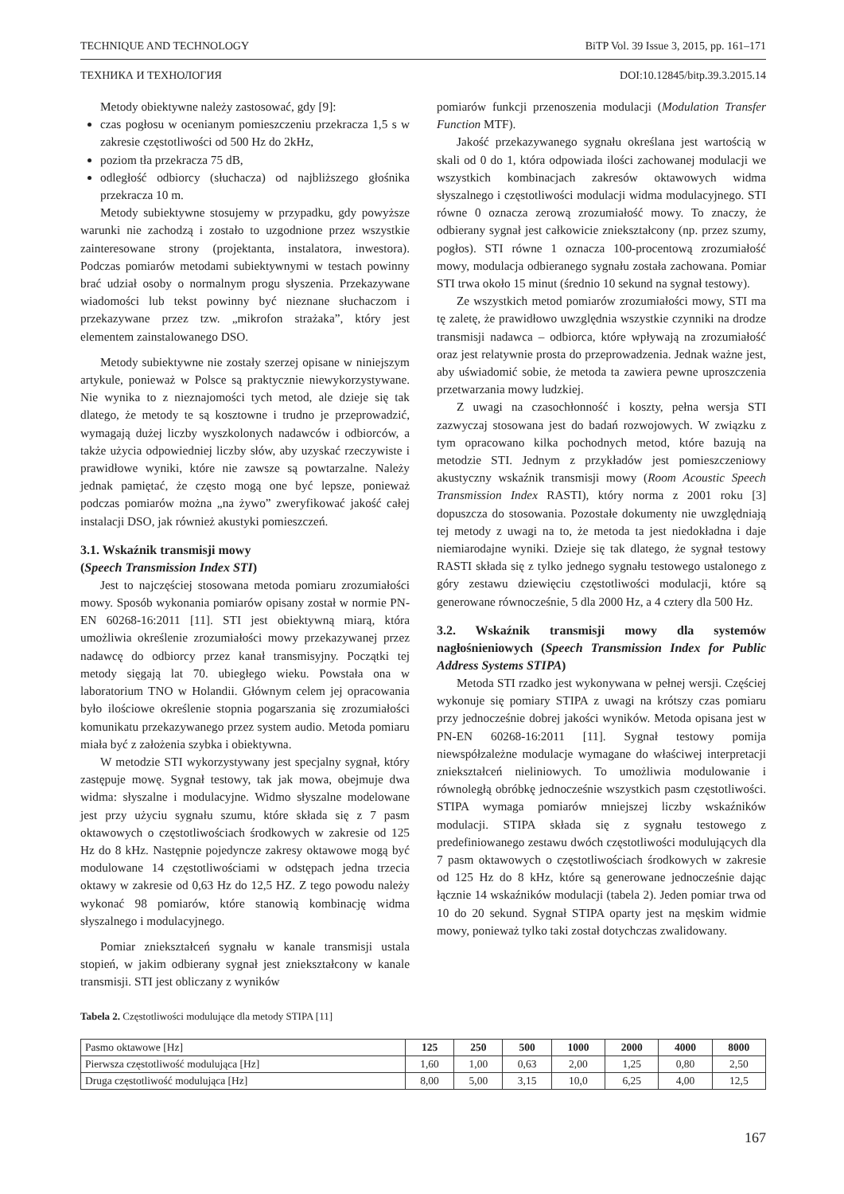TECHNIQUE AND TECHNOLOGY BiTP Vol. 39 Issue 3, 2015, pp. 161–171
ТЕХНИКА И ТЕХНОЛОГИЯ DOI:10.12845/bitp.39.3.2015.14
Metody obiektywne należy zastosować, gdy [9]:
czas pogłosu w ocenianym pomieszczeniu przekracza 1,5 s w zakresie częstotliwości od 500 Hz do 2kHz,
poziom tła przekracza 75 dB,
odległość odbiorcy (słuchacza) od najbliższego głośnika przekracza 10 m.
Metody subiektywne stosujemy w przypadku, gdy powyższe warunki nie zachodzą i zostało to uzgodnione przez wszystkie zainteresowane strony (projektanta, instalatora, inwestora). Podczas pomiarów metodami subiektywnymi w testach powinny brać udział osoby o normalnym progu słyszenia. Przekazywane wiadomości lub tekst powinny być nieznane słuchaczom i przekazywane przez tzw. „mikrofon strażaka”, który jest elementem zainstalowanego DSO.
Metody subiektywne nie zostały szerzej opisane w niniejszym artykule, ponieważ w Polsce są praktycznie niewykorzystywane. Nie wynika to z nieznajomości tych metod, ale dzieje się tak dlatego, że metody te są kosztowne i trudno je przeprowadzić, wymagają dużej liczby wyszkolonych nadawców i odbiorców, a także użycia odpowiedniej liczby słów, aby uzyskać rzeczywiste i prawidłowe wyniki, które nie zawsze są powtarzalne. Należy jednak pamiętać, że często mogą one być lepsze, ponieważ podczas pomiarów można „na żywo” zweryfikować jakość całej instalacji DSO, jak również akustyki pomieszczeń.
3.1. Wskaźnik transmisji mowy
(Speech Transmission Index STI)
Jest to najczęściej stosowana metoda pomiaru zrozumiałości mowy. Sposób wykonania pomiarów opisany został w normie PN-EN 60268-16:2011 [11]. STI jest obiektywną miarą, która umożliwia określenie zrozumiałości mowy przekazywanej przez nadawcę do odbiorcy przez kanał transmisyjny. Początki tej metody sięgają lat 70. ubiegłego wieku. Powstała ona w laboratorium TNO w Holandii. Głównym celem jej opracowania było ilościowe określenie stopnia pogarszania się zrozumiałości komunikatu przekazywanego przez system audio. Metoda pomiaru miała być z założenia szybka i obiektywna.
W metodzie STI wykorzystywany jest specjalny sygnał, który zastępuje mowę. Sygnał testowy, tak jak mowa, obejmuje dwa widma: słyszalne i modulacyjne. Widmo słyszalne modelowane jest przy użyciu sygnału szumu, które składa się z 7 pasm oktawowych o częstotliwościach środkowych w zakresie od 125 Hz do 8 kHz. Następnie pojedyncze zakresy oktawowe mogą być modulowane 14 częstotliwościami w odstępach jedna trzecia oktawy w zakresie od 0,63 Hz do 12,5 HZ. Z tego powodu należy wykonać 98 pomiarów, które stanowią kombinację widma słyszalnego i modulacyjnego.
Pomiar zniekształceń sygnału w kanale transmisji ustala stopień, w jakim odbierany sygnał jest zniekształcony w kanale transmisji. STI jest obliczany z wyników
pomiarów funkcji przenoszenia modulacji (Modulation Transfer Function MTF).
Jakość przekazywanego sygnału określana jest wartością w skali od 0 do 1, która odpowiada ilości zachowanej modulacji we wszystkich kombinacjach zakresów oktawowych widma słyszalnego i częstotliwości modulacji widma modulacyjnego. STI równe 0 oznacza zerową zrozumiałość mowy. To znaczy, że odbierany sygnał jest całkowicie zniekształcony (np. przez szumy, pogłos). STI równe 1 oznacza 100-procentową zrozumiałość mowy, modulacja odbieranego sygnału została zachowana. Pomiar STI trwa około 15 minut (średnio 10 sekund na sygnał testowy).
Ze wszystkich metod pomiarów zrozumiałości mowy, STI ma tę zaletę, że prawidłowo uwzględnia wszystkie czynniki na drodze transmisji nadawca – odbiorca, które wpływają na zrozumiałość oraz jest relatywnie prosta do przeprowadzenia. Jednak ważne jest, aby uświadomić sobie, że metoda ta zawiera pewne uproszczenia przetwarzania mowy ludzkiej.
Z uwagi na czasochłonność i koszty, pełna wersja STI zazwyczaj stosowana jest do badań rozwojowych. W związku z tym opracowano kilka pochodnych metod, które bazują na metodzie STI. Jednym z przykładów jest pomieszczeniowy akustyczny wskaźnik transmisji mowy (Room Acoustic Speech Transmission Index RASTI), który norma z 2001 roku [3] dopuszcza do stosowania. Pozostałe dokumenty nie uwzględniają tej metody z uwagi na to, że metoda ta jest niedokładna i daje niemiarodajne wyniki. Dzieje się tak dlatego, że sygnał testowy RASTI składa się z tylko jednego sygnału testowego ustalonego z góry zestawu dziewięciu częstotliwości modulacji, które są generowane równocześnie, 5 dla 2000 Hz, a 4 cztery dla 500 Hz.
3.2. Wskaźnik transmisji mowy dla systemów nagłośnieniowych (Speech Transmission Index for Public Address Systems STIPA)
Metoda STI rzadko jest wykonywana w pełnej wersji. Częściej wykonuje się pomiary STIPA z uwagi na krótszy czas pomiaru przy jednocześnie dobrej jakości wyników. Metoda opisana jest w PN-EN 60268-16:2011 [11]. Sygnał testowy pomija niewspółzależne modulacje wymagane do właściwej interpretacji zniekształceń nieliniowych. To umożliwia modulowanie i równoległą obróbkę jednocześnie wszystkich pasm częstotliwości. STIPA wymaga pomiarów mniejszej liczby wskaźników modulacji. STIPA składa się z sygnału testowego z predefiniowanego zestawu dwóch częstotliwości modulujących dla 7 pasm oktawowych o częstotliwościach środkowych w zakresie od 125 Hz do 8 kHz, które są generowane jednocześnie dając łącznie 14 wskaźników modulacji (tabela 2). Jeden pomiar trwa od 10 do 20 sekund. Sygnał STIPA oparty jest na męskim widmie mowy, ponieważ tylko taki został dotychczas zwalidowany.
Tabela 2. Częstotliwości modulujące dla metody STIPA [11]
| Pasmo oktawowe [Hz] | 125 | 250 | 500 | 1000 | 2000 | 4000 | 8000 |
| --- | --- | --- | --- | --- | --- | --- | --- |
| Pierwsza częstotliwość modulująca [Hz] | 1,60 | 1,00 | 0,63 | 2,00 | 1,25 | 0,80 | 2,50 |
| Druga częstotliwość modulująca [Hz] | 8,00 | 5,00 | 3,15 | 10,0 | 6,25 | 4,00 | 12,5 |
167